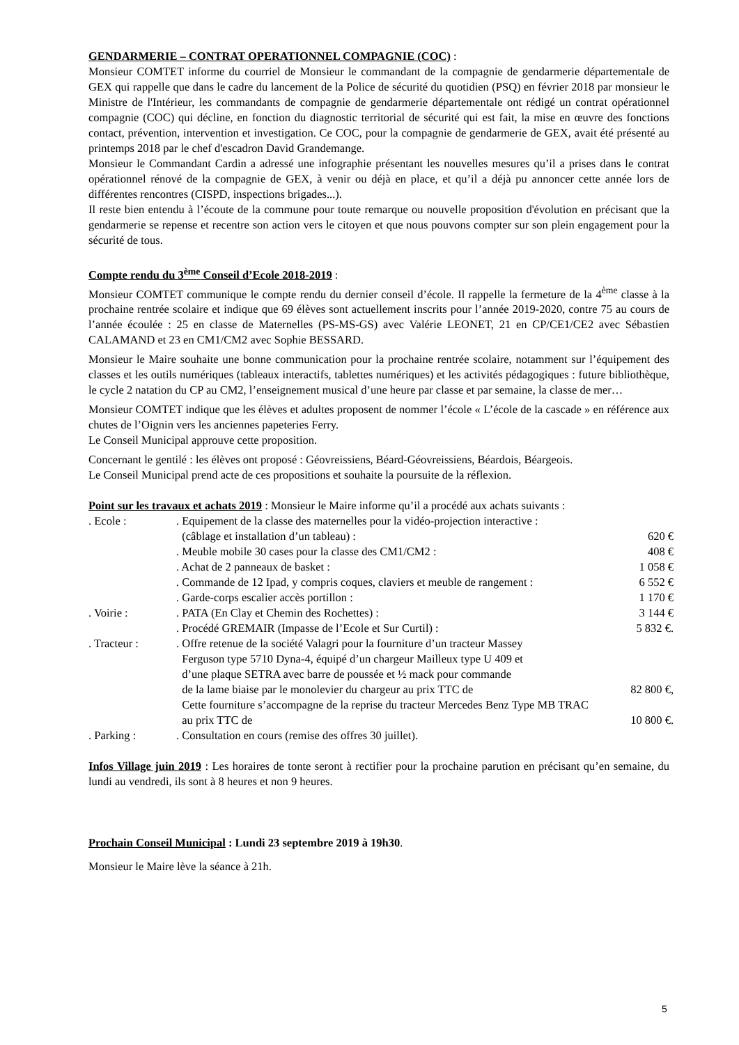GENDARMERIE – CONTRAT OPERATIONNEL COMPAGNIE (COC) :
Monsieur COMTET informe du courriel de Monsieur le commandant de la compagnie de gendarmerie départementale de GEX qui rappelle que dans le cadre du lancement de la Police de sécurité du quotidien (PSQ) en février 2018 par monsieur le Ministre de l'Intérieur, les commandants de compagnie de gendarmerie départementale ont rédigé un contrat opérationnel compagnie (COC) qui décline, en fonction du diagnostic territorial de sécurité qui est fait, la mise en œuvre des fonctions contact, prévention, intervention et investigation. Ce COC, pour la compagnie de gendarmerie de GEX, avait été présenté au printemps 2018 par le chef d'escadron David Grandemange.
Monsieur le Commandant Cardin a adressé une infographie présentant les nouvelles mesures qu’il a prises dans le contrat opérationnel rénové de la compagnie de GEX, à venir ou déjà en place, et qu’il a déjà pu annoncer cette année lors de différentes rencontres (CISPD, inspections brigades...).
Il reste bien entendu à l’écoute de la commune pour toute remarque ou nouvelle proposition d'évolution en précisant que la gendarmerie se repense et recentre son action vers le citoyen et que nous pouvons compter sur son plein engagement pour la sécurité de tous.
Compte rendu du 3<sup>ème</sup> Conseil d’Ecole 2018-2019 :
Monsieur COMTET communique le compte rendu du dernier conseil d’école. Il rappelle la fermeture de la 4<sup>ème</sup> classe à la prochaine rentrée scolaire et indique que 69 élèves sont actuellement inscrits pour l’année 2019-2020, contre 75 au cours de l’année écoulée : 25 en classe de Maternelles (PS-MS-GS) avec Valérie LEONET, 21 en CP/CE1/CE2 avec Sébastien CALAMAND et 23 en CM1/CM2 avec Sophie BESSARD.
Monsieur le Maire souhaite une bonne communication pour la prochaine rentrée scolaire, notamment sur l’équipement des classes et les outils numériques (tableaux interactifs, tablettes numériques) et les activités pédagogiques : future bibliothèque, le cycle 2 natation du CP au CM2, l’enseignement musical d’une heure par classe et par semaine, la classe de mer…
Monsieur COMTET indique que les élèves et adultes proposent de nommer l’école « L’école de la cascade » en référence aux chutes de l’Oignin vers les anciennes papeteries Ferry.
Le Conseil Municipal approuve cette proposition.
Concernant le gentilé : les élèves ont proposé : Géovreissiens, Béard-Géovreissiens, Béardois, Béargeois.
Le Conseil Municipal prend acte de ces propositions et souhaite la poursuite de la réflexion.
Point sur les travaux et achats 2019 : Monsieur le Maire informe qu’il a procédé aux achats suivants :
| . Ecole : | . Equipement de la classe des maternelles pour la vidéo-projection interactive : (câblage et installation d’un tableau) : | 620 € |
| | . Meuble mobile 30 cases pour la classe des CM1/CM2 : | 408 € |
| | . Achat de 2 panneaux de basket : | 1 058 € |
| | . Commande de 12 Ipad, y compris coques, claviers et meuble de rangement : | 6 552 € |
| | . Garde-corps escalier accès portillon : | 1 170 € |
| . Voirie : | . PATA (En Clay et Chemin des Rochettes) : | 3 144 € |
| | . Procédé GREMAIR (Impasse de l’Ecole et Sur Curtil) : | 5 832 €. |
| . Tracteur : | . Offre retenue de la société Valagri pour la fourniture d’un tracteur Massey Ferguson type 5710 Dyna-4, équipé d’un chargeur Mailleux type U 409 et d’une plaque SETRA avec barre de poussée et ½ mack pour commande de la lame biaise par le monolevier du chargeur au prix TTC de Cette fourniture s’accompagne de la reprise du tracteur Mercedes Benz Type MB TRAC au prix TTC de | 82 800 €, 10 800 €. |
| . Parking : | . Consultation en cours (remise des offres 30 juillet). | |
Infos Village juin 2019 : Les horaires de tonte seront à rectifier pour la prochaine parution en précisant qu’en semaine, du lundi au vendredi, ils sont à 8 heures et non 9 heures.
Prochain Conseil Municipal : Lundi 23 septembre 2019 à 19h30.
Monsieur le Maire lève la séance à 21h.
5